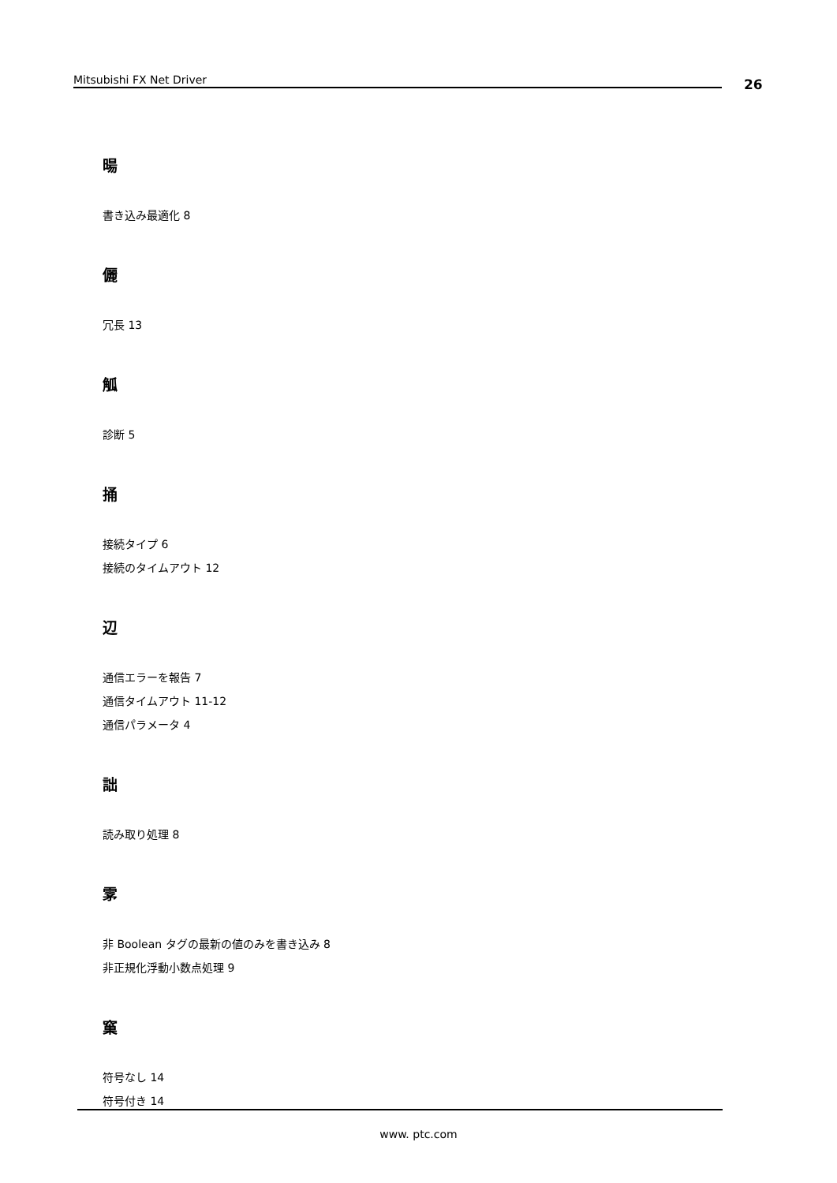Mitsubishi FX Net Driver 26
暘
書き込み最適化 8
儷
冗長 13
觚
診断 5
捅
接続タイプ 6
接続のタイムアウト 12
辺
通信エラーを報告 7
通信タイムアウト 11-12
通信パラメータ 4
詘
読み取り処理 8
雺
非 Boolean タグの最新の値のみを書き込み 8
非正規化浮動小数点処理 9
窼
符号なし 14
符号付き 14
www. ptc.com